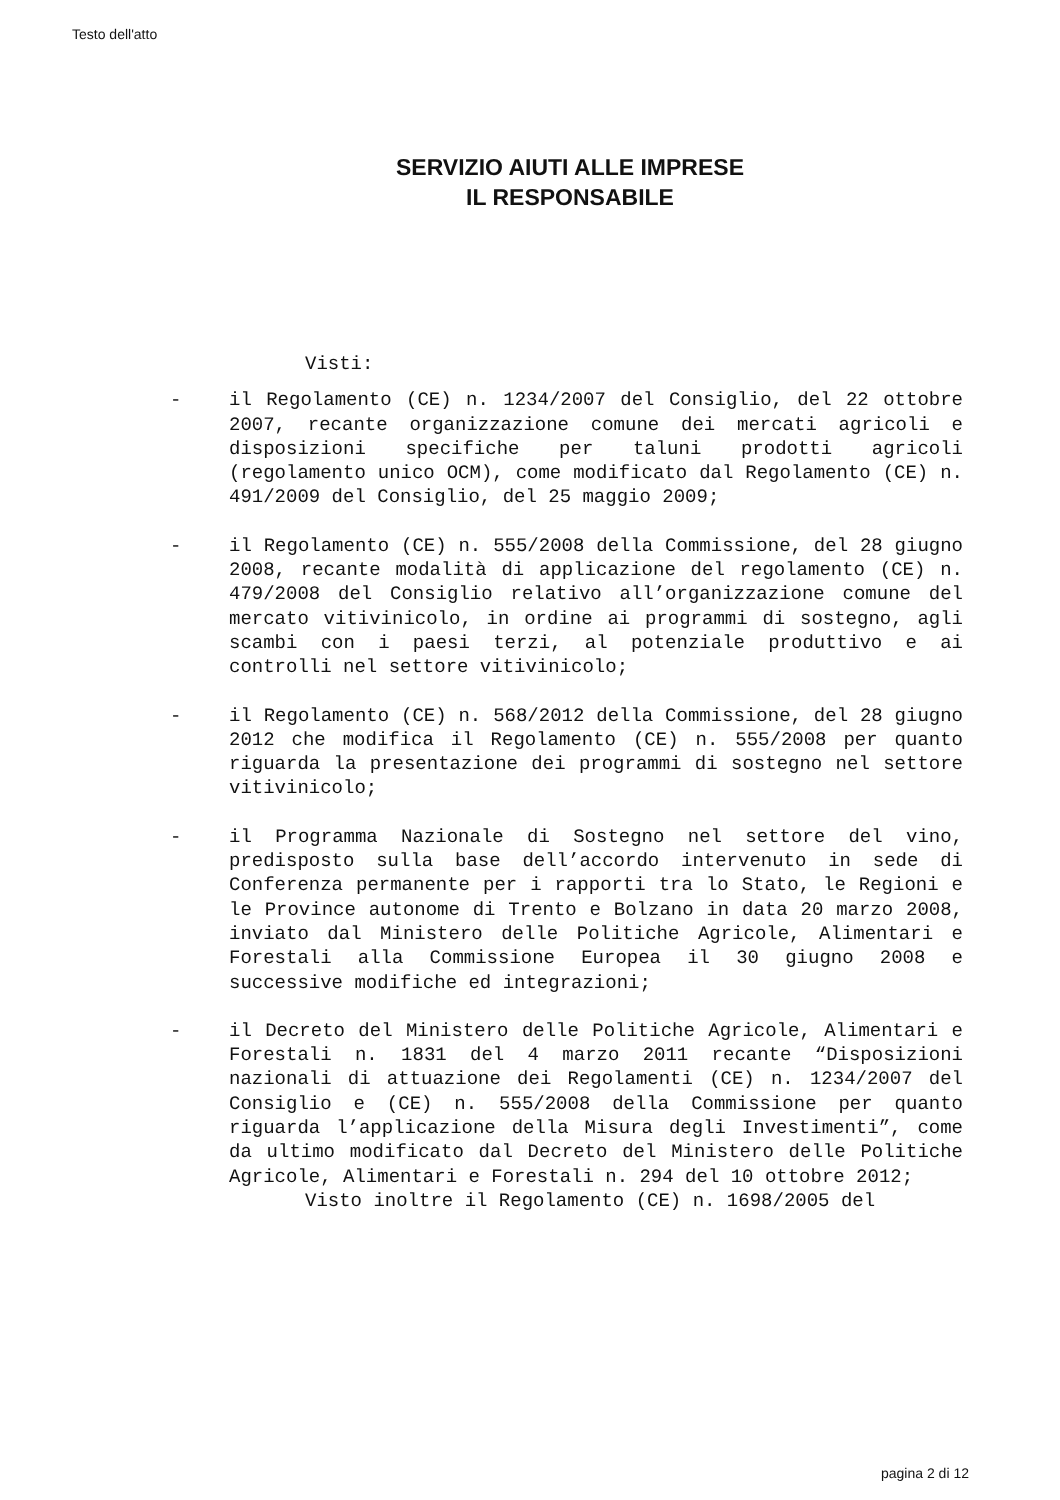Testo dell'atto
SERVIZIO AIUTI ALLE IMPRESE
IL RESPONSABILE
Visti:
- il Regolamento (CE) n. 1234/2007 del Consiglio, del 22 ottobre 2007, recante organizzazione comune dei mercati agricoli e disposizioni specifiche per taluni prodotti agricoli (regolamento unico OCM), come modificato dal Regolamento (CE) n. 491/2009 del Consiglio, del 25 maggio 2009;
- il Regolamento (CE) n. 555/2008 della Commissione, del 28 giugno 2008, recante modalità di applicazione del regolamento (CE) n. 479/2008 del Consiglio relativo all’organizzazione comune del mercato vitivinicolo, in ordine ai programmi di sostegno, agli scambi con i paesi terzi, al potenziale produttivo e ai controlli nel settore vitivinicolo;
- il Regolamento (CE) n. 568/2012 della Commissione, del 28 giugno 2012 che modifica il Regolamento (CE) n. 555/2008 per quanto riguarda la presentazione dei programmi di sostegno nel settore vitivinicolo;
- il Programma Nazionale di Sostegno nel settore del vino, predisposto sulla base dell’accordo intervenuto in sede di Conferenza permanente per i rapporti tra lo Stato, le Regioni e le Province autonome di Trento e Bolzano in data 20 marzo 2008, inviato dal Ministero delle Politiche Agricole, Alimentari e Forestali alla Commissione Europea il 30 giugno 2008 e successive modifiche ed integrazioni;
- il Decreto del Ministero delle Politiche Agricole, Alimentari e Forestali n. 1831 del 4 marzo 2011 recante “Disposizioni nazionali di attuazione dei Regolamenti (CE) n. 1234/2007 del Consiglio e (CE) n. 555/2008 della Commissione per quanto riguarda l’applicazione della Misura degli Investimenti”, come da ultimo modificato dal Decreto del Ministero delle Politiche Agricole, Alimentari e Forestali n. 294 del 10 ottobre 2012;
Visto inoltre il Regolamento (CE) n. 1698/2005 del
pagina 2 di 12